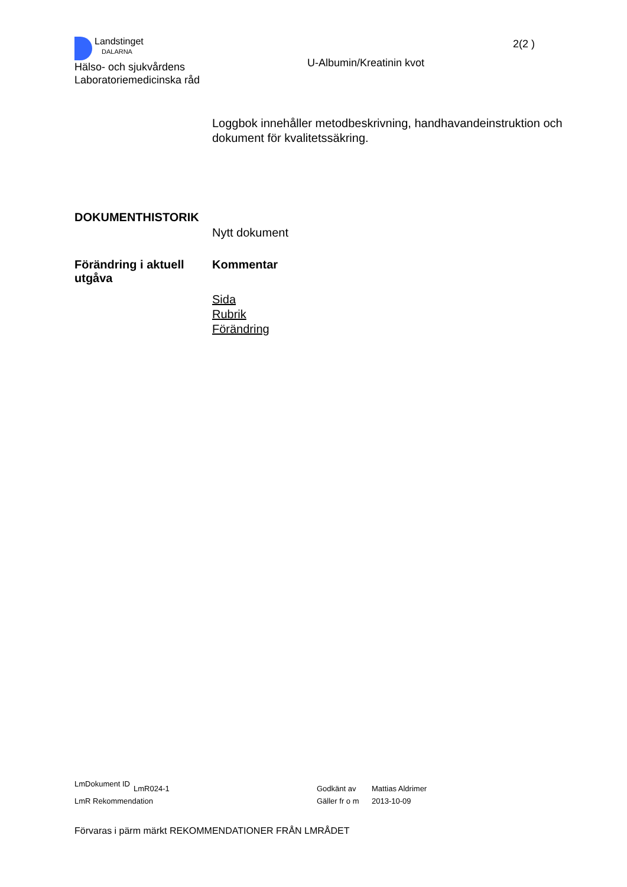Landstinget
DALARNA
Hälso- och sjukvårdens
Laboratoriemedicinska råd
U-Albumin/Kreatinin kvot
2(2 )
Loggbok innehåller metodbeskrivning, handhavandeinstruktion och dokument för kvalitetssäkring.
DOKUMENTHISTORIK
Nytt dokument
Förändring i aktuell utgåva
Kommentar
Sida
Rubrik
Förändring
LmDokument ID
LmR024-1 Godkänt av Mattias Aldrimer
LmR Rekommendation Gäller fr o m
2013-10-09
Förvaras i pärm märkt REKOMMENDATIONER FRÅN LMRÅDET